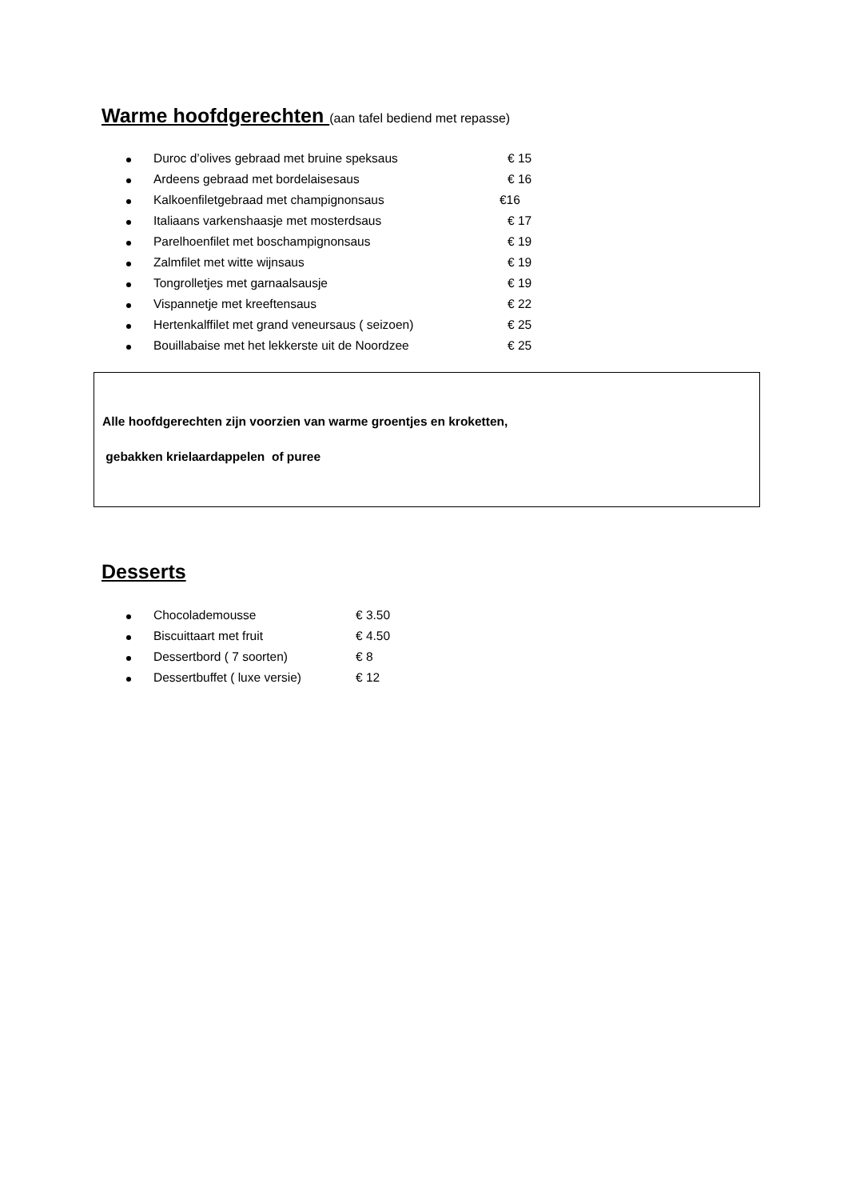Warme hoofdgerechten (aan tafel bediend met repasse)
Duroc d’olives gebraad met bruine speksaus € 15
Ardeens gebraad met bordelaisesaus € 16
Kalkoenfiletgebraad met champignonsaus €16
Italiaans varkenshaasje met mosterdsaus € 17
Parelhoenfilet met boschampignonsaus € 19
Zalmfilet met witte wijnsaus € 19
Tongrolletjes met garnaalsausje € 19
Vispannetje met kreeftensaus € 22
Hertenkalffilet met grand veneursaus ( seizoen) € 25
Bouillabaise met het lekkerste uit de Noordzee € 25
Alle hoofdgerechten zijn voorzien van warme groentjes en kroketten,
gebakken krielaardappelen of puree
Desserts
Chocolademousse € 3.50
Biscuittaart met fruit € 4.50
Dessertbord ( 7 soorten) € 8
Dessertbuffet ( luxe versie) € 12